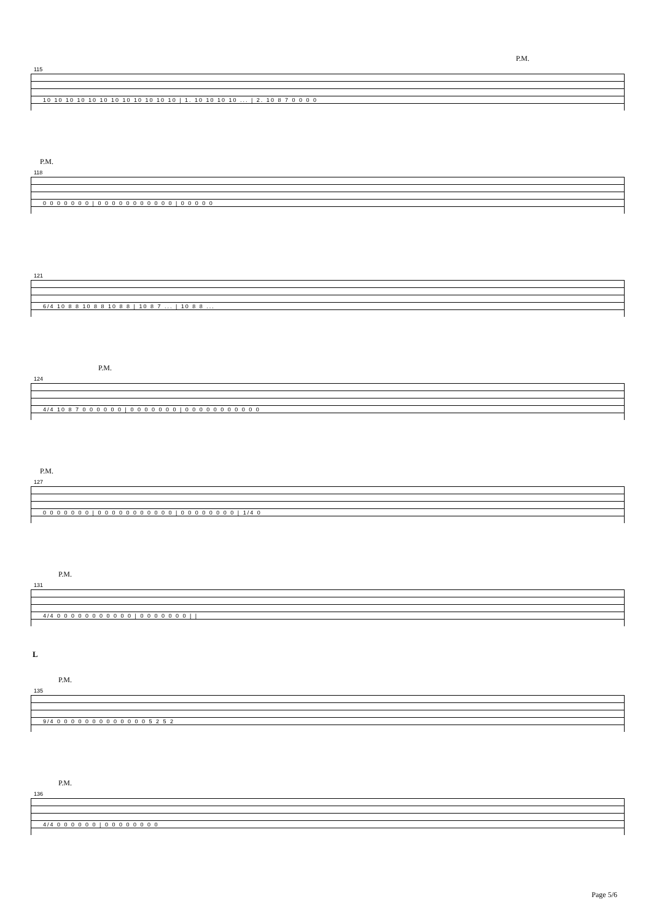115
P.M.
10 10 10 10 10 10 10 10 10 10 10 10 | 1. 10 10 10 10 ... | 2. 10 8 7 0 0 0 0
118
P.M.
0 0 0 0 0 0 0 | 0 0 0 0 0 0 0 0 0 0 0 | 0 0 0 0 0
121
6/4 10 8 8 10 8 8 10 8 8 | 10 8 7 ... | 10 8 8 ...
124
P.M.
4/4 10 8 7 0 0 0 0 0 0 | 0 0 0 0 0 0 0 | 0 0 0 0 0 0 0 0 0 0 0
127
P.M.
0 0 0 0 0 0 0 | 0 0 0 0 0 0 0 0 0 0 0 | 0 0 0 0 0 0 0 0 | 1/4 0
131
P.M.
4/4 0 0 0 0 0 0 0 0 0 0 0 | 0 0 0 0 0 0 0 | |
L
135
P.M.
9/4 0 0 0 0 0 0 0 0 0 0 0 0 0 5 2 5 2
136
P.M.
4/4 0 0 0 0 0 0 | 0 0 0 0 0 0 0 0
Page 5/6